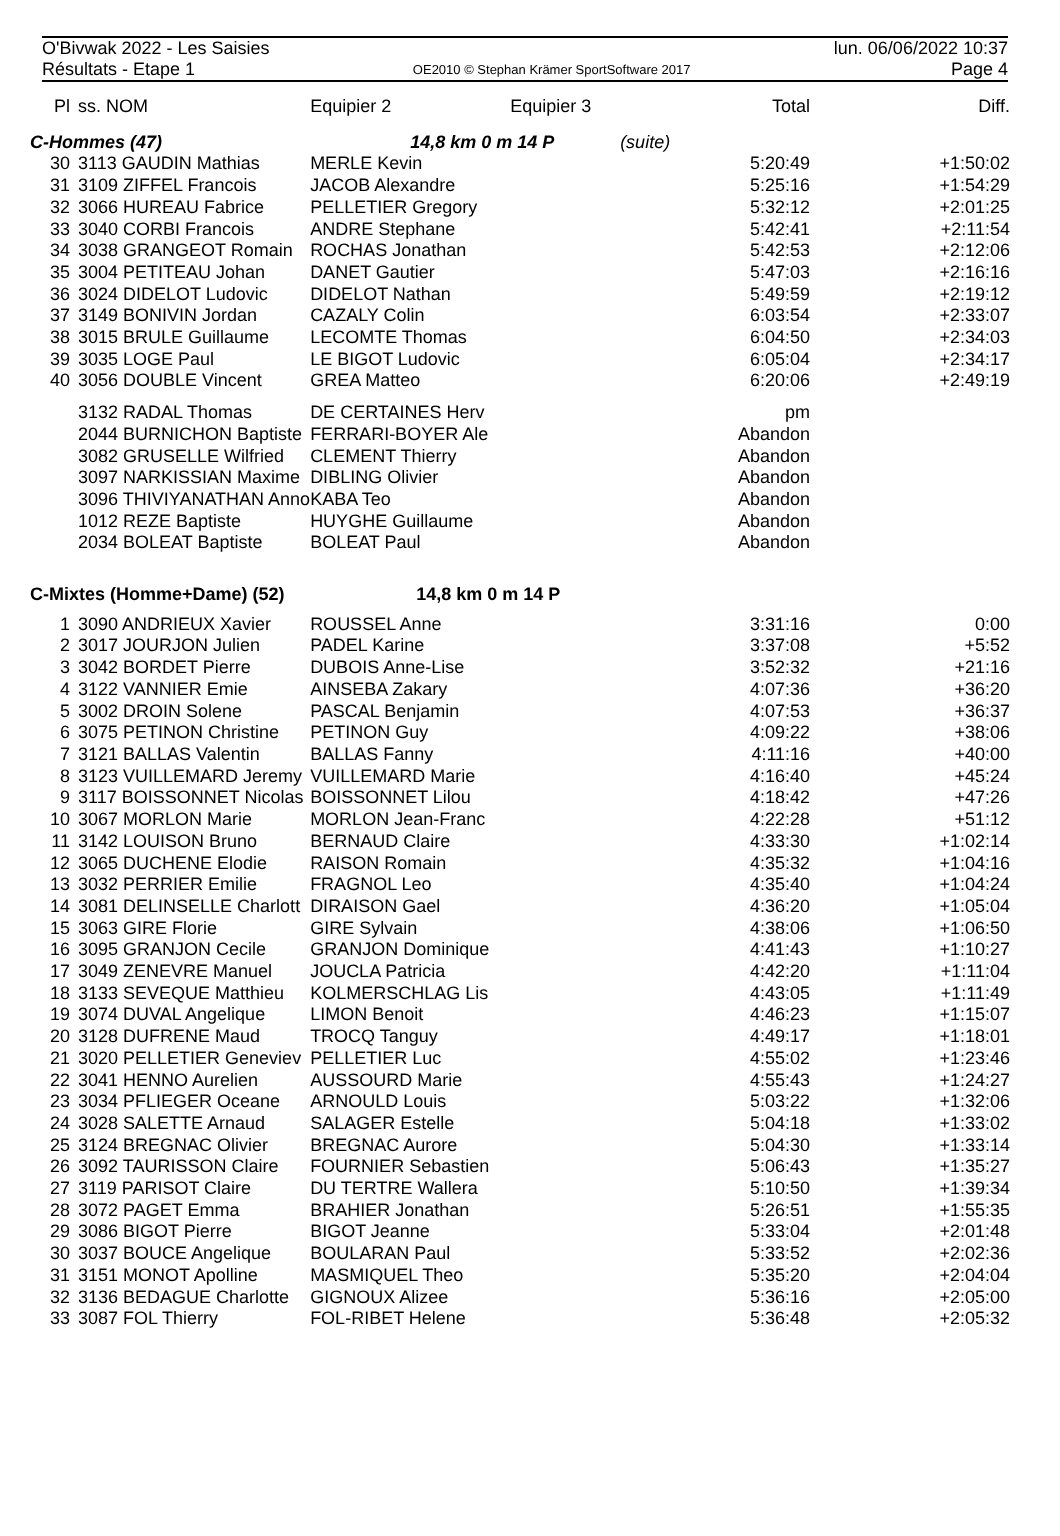O'Bivwak 2022 - Les Saisies
Résultats - Etape 1
OE2010 © Stephan Krämer SportSoftware 2017
lun. 06/06/2022 10:37
Page 4
| Pl | ss. NOM | Equipier 2 | Equipier 3 | | Total | Diff. |
| --- | --- | --- | --- | --- | --- | --- |
| C-Hommes (47) | | 14,8 km 0 m 14 P | | (suite) | | |
| 30 | 3113 GAUDIN Mathias | MERLE Kevin | | | 5:20:49 | +1:50:02 |
| 31 | 3109 ZIFFEL Francois | JACOB Alexandre | | | 5:25:16 | +1:54:29 |
| 32 | 3066 HUREAU Fabrice | PELLETIER Gregory | | | 5:32:12 | +2:01:25 |
| 33 | 3040 CORBI Francois | ANDRE Stephane | | | 5:42:41 | +2:11:54 |
| 34 | 3038 GRANGEOT Romain | ROCHAS Jonathan | | | 5:42:53 | +2:12:06 |
| 35 | 3004 PETITEAU Johan | DANET Gautier | | | 5:47:03 | +2:16:16 |
| 36 | 3024 DIDELOT Ludovic | DIDELOT Nathan | | | 5:49:59 | +2:19:12 |
| 37 | 3149 BONIVIN Jordan | CAZALY Colin | | | 6:03:54 | +2:33:07 |
| 38 | 3015 BRULE Guillaume | LECOMTE Thomas | | | 6:04:50 | +2:34:03 |
| 39 | 3035 LOGE Paul | LE BIGOT Ludovic | | | 6:05:04 | +2:34:17 |
| 40 | 3056 DOUBLE Vincent | GREA Matteo | | | 6:20:06 | +2:49:19 |
| | 3132 RADAL Thomas | DE CERTAINES Herv | | | pm | |
| | 2044 BURNICHON Baptiste | FERRARI-BOYER Ale | | | Abandon | |
| | 3082 GRUSELLE Wilfried | CLEMENT Thierry | | | Abandon | |
| | 3097 NARKISSIAN Maxime | DIBLING Olivier | | | Abandon | |
| | 3096 THIVIYANATHAN Anno | KABA Teo | | | Abandon | |
| | 1012 REZE Baptiste | HUYGHE Guillaume | | | Abandon | |
| | 2034 BOLEAT Baptiste | BOLEAT Paul | | | Abandon | |
| C-Mixtes (Homme+Dame) (52) | | 14,8 km 0 m 14 P | | | | |
| 1 | 3090 ANDRIEUX Xavier | ROUSSEL Anne | | | 3:31:16 | 0:00 |
| 2 | 3017 JOURJON Julien | PADEL Karine | | | 3:37:08 | +5:52 |
| 3 | 3042 BORDET Pierre | DUBOIS Anne-Lise | | | 3:52:32 | +21:16 |
| 4 | 3122 VANNIER Emie | AINSEBA Zakary | | | 4:07:36 | +36:20 |
| 5 | 3002 DROIN Solene | PASCAL Benjamin | | | 4:07:53 | +36:37 |
| 6 | 3075 PETINON Christine | PETINON Guy | | | 4:09:22 | +38:06 |
| 7 | 3121 BALLAS Valentin | BALLAS Fanny | | | 4:11:16 | +40:00 |
| 8 | 3123 VUILLEMARD Jeremy | VUILLEMARD Marie | | | 4:16:40 | +45:24 |
| 9 | 3117 BOISSONNET Nicolas | BOISSONNET Lilou | | | 4:18:42 | +47:26 |
| 10 | 3067 MORLON Marie | MORLON Jean-Franc | | | 4:22:28 | +51:12 |
| 11 | 3142 LOUISON Bruno | BERNAUD Claire | | | 4:33:30 | +1:02:14 |
| 12 | 3065 DUCHENE Elodie | RAISON Romain | | | 4:35:32 | +1:04:16 |
| 13 | 3032 PERRIER Emilie | FRAGNOL Leo | | | 4:35:40 | +1:04:24 |
| 14 | 3081 DELINSELLE Charlott | DIRAISON Gael | | | 4:36:20 | +1:05:04 |
| 15 | 3063 GIRE Florie | GIRE Sylvain | | | 4:38:06 | +1:06:50 |
| 16 | 3095 GRANJON Cecile | GRANJON Dominique | | | 4:41:43 | +1:10:27 |
| 17 | 3049 ZENEVRE Manuel | JOUCLA Patricia | | | 4:42:20 | +1:11:04 |
| 18 | 3133 SEVEQUE Matthieu | KOLMERSCHLAG Lis | | | 4:43:05 | +1:11:49 |
| 19 | 3074 DUVAL Angelique | LIMON Benoit | | | 4:46:23 | +1:15:07 |
| 20 | 3128 DUFRENE Maud | TROCQ Tanguy | | | 4:49:17 | +1:18:01 |
| 21 | 3020 PELLETIER Geneviev | PELLETIER Luc | | | 4:55:02 | +1:23:46 |
| 22 | 3041 HENNO Aurelien | AUSSOURD Marie | | | 4:55:43 | +1:24:27 |
| 23 | 3034 PFLIEGER Oceane | ARNOULD Louis | | | 5:03:22 | +1:32:06 |
| 24 | 3028 SALETTE Arnaud | SALAGER Estelle | | | 5:04:18 | +1:33:02 |
| 25 | 3124 BREGNAC Olivier | BREGNAC Aurore | | | 5:04:30 | +1:33:14 |
| 26 | 3092 TAURISSON Claire | FOURNIER Sebastien | | | 5:06:43 | +1:35:27 |
| 27 | 3119 PARISOT Claire | DU TERTRE Wallera | | | 5:10:50 | +1:39:34 |
| 28 | 3072 PAGET Emma | BRAHIER Jonathan | | | 5:26:51 | +1:55:35 |
| 29 | 3086 BIGOT Pierre | BIGOT Jeanne | | | 5:33:04 | +2:01:48 |
| 30 | 3037 BOUCE Angelique | BOULARAN Paul | | | 5:33:52 | +2:02:36 |
| 31 | 3151 MONOT Apolline | MASMIQUEL Theo | | | 5:35:20 | +2:04:04 |
| 32 | 3136 BEDAGUE Charlotte | GIGNOUX Alizee | | | 5:36:16 | +2:05:00 |
| 33 | 3087 FOL Thierry | FOL-RIBET Helene | | | 5:36:48 | +2:05:32 |